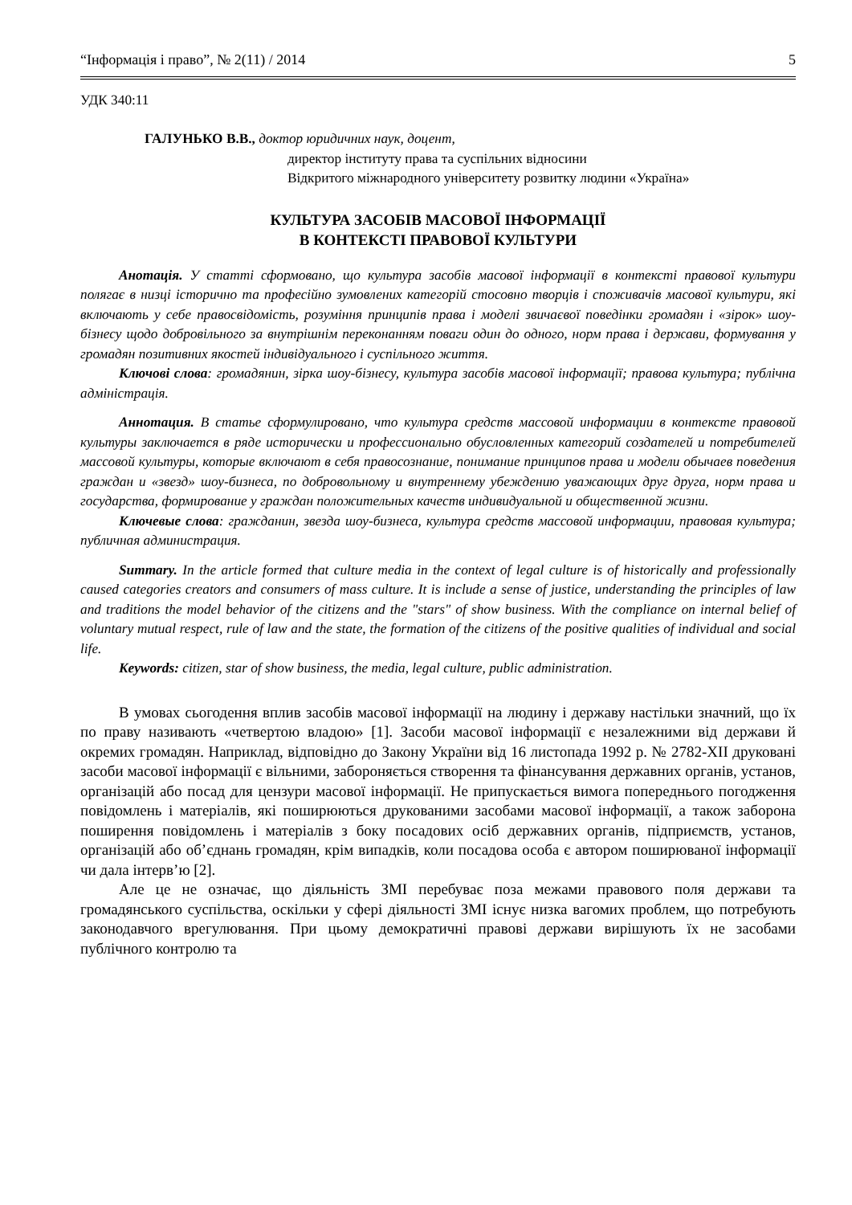“Інформація і право”, № 2(11) / 2014 5
УДК 340:11
ГАЛУНЬКО В.В., доктор юридичних наук, доцент,
директор інституту права та суспільних відносини
Відкритого міжнародного університету розвитку людини «Україна»
КУЛЬТУРА ЗАСОБІВ МАСОВОЇ ІНФОРМАЦІЇ
В КОНТЕКСТІ ПРАВОВОЇ КУЛЬТУРИ
Анотація. У статті сформовано, що культура засобів масової інформації в контексті правової культури полягає в низці історично та професійно зумовлених категорій стосовно творців і споживачів масової культури, які включають у себе правосвідомість, розуміння принципів права і моделі звичаєвої поведінки громадян і «зірок» шоу-бізнесу щодо добровільного за внутрішнім переконанням поваги один до одного, норм права і держави, формування у громадян позитивних якостей індивідуального і суспільного життя.
Ключові слова: громадянин, зірка шоу-бізнесу, культура засобів масової інформації; правова культура; публічна адміністрація.
Аннотация. В статье сформулировано, что культура средств массовой информации в контексте правовой культуры заключается в ряде исторически и профессионально обусловленных категорий создателей и потребителей массовой культуры, которые включают в себя правосознание, понимание принципов права и модели обычаев поведения граждан и «звезд» шоу-бизнеса, по добровольному и внутреннему убеждению уважающих друг друга, норм права и государства, формирование у граждан положительных качеств индивидуальной и общественной жизни.
Ключевые слова: гражданин, звезда шоу-бизнеса, культура средств массовой информации, правовая культура; публичная администрация.
Summary. In the article formed that culture media in the context of legal culture is of historically and professionally caused categories creators and consumers of mass culture. It is include a sense of justice, understanding the principles of law and traditions the model behavior of the citizens and the "stars" of show business. With the compliance on internal belief of voluntary mutual respect, rule of law and the state, the formation of the citizens of the positive qualities of individual and social life.
Keywords: citizen, star of show business, the media, legal culture, public administration.
В умовах сьогодення вплив засобів масової інформації на людину і державу настільки значний, що їх по праву називають «четвертою владою» [1]. Засоби масової інформації є незалежними від держави й окремих громадян. Наприклад, відповідно до Закону України від 16 листопада 1992 р. № 2782-XII друковані засоби масової інформації є вільними, забороняється створення та фінансування державних органів, установ, організацій або посад для цензури масової інформації. Не припускається вимога попереднього погодження повідомлень і матеріалів, які поширюються друкованими засобами масової інформації, а також заборона поширення повідомлень і матеріалів з боку посадових осіб державних органів, підприємств, установ, організацій або об’єднань громадян, крім випадків, коли посадова особа є автором поширюваної інформації чи дала інтерв’ю [2].
Але це не означає, що діяльність ЗМІ перебуває поза межами правового поля держави та громадянського суспільства, оскільки у сфері діяльності ЗМІ існує низка вагомих проблем, що потребують законодавчого врегулювання. При цьому демократичні правові держави вирішують їх не засобами публічного контролю та